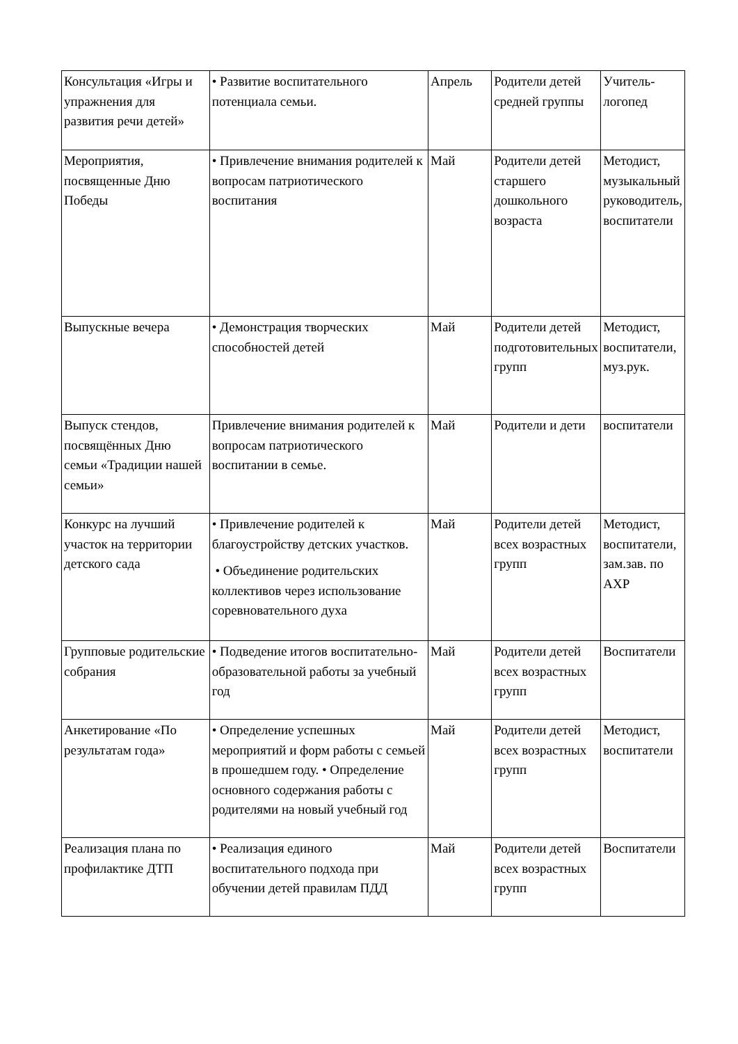| Консультация «Игры и упражнения для развития речи детей» | • Развитие воспитательного потенциала семьи. | Апрель | Родители детей средней группы | Учитель-логопед |
| Мероприятия, посвященные Дню Победы | • Привлечение внимания родителей к вопросам патриотического воспитания | Май | Родители детей старшего дошкольного возраста | Методист, музыкальный руководитель, воспитатели |
| Выпускные вечера | • Демонстрация творческих способностей детей | Май | Родители детей подготовительных групп | Методист, воспитатели, муз.рук. |
| Выпуск стендов, посвящённых Дню семьи «Традиции нашей семьи» | Привлечение внимания родителей к вопросам патриотического воспитании в семье. | Май | Родители и дети | воспитатели |
| Конкурс на лучший участок на территории детского сада | • Привлечение родителей к благоустройству детских участков. • Объединение родительских коллективов через использование соревновательного духа | Май | Родители детей всех возрастных групп | Методист, воспитатели, зам.зав. по АХР |
| Групповые родительские собрания | • Подведение итогов воспитательно-образовательной работы за учебный год | Май | Родители детей всех возрастных групп | Воспитатели |
| Анкетирование «По результатам года» | • Определение успешных мероприятий и форм работы с семьей в прошедшем году. • Определение основного содержания работы с родителями на новый учебный год | Май | Родители детей всех возрастных групп | Методист, воспитатели |
| Реализация плана по профилактике ДТП | • Реализация единого воспитательного подхода при обучении детей правилам ПДД | Май | Родители детей всех возрастных групп | Воспитатели |